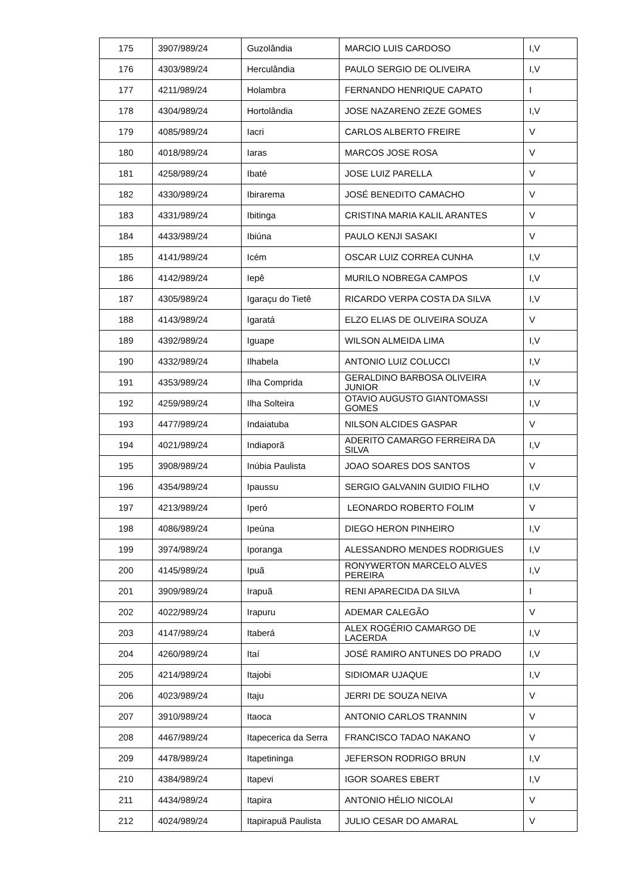| 175 | 3907/989/24 | Guzolândia | MARCIO LUIS CARDOSO | I,V |
| 176 | 4303/989/24 | Herculândia | PAULO SERGIO DE OLIVEIRA | I,V |
| 177 | 4211/989/24 | Holambra | FERNANDO HENRIQUE CAPATO | I |
| 178 | 4304/989/24 | Hortolândia | JOSE NAZARENO ZEZE GOMES | I,V |
| 179 | 4085/989/24 | Iacri | CARLOS ALBERTO FREIRE | V |
| 180 | 4018/989/24 | Iaras | MARCOS JOSE ROSA | V |
| 181 | 4258/989/24 | Ibaté | JOSE LUIZ PARELLA | V |
| 182 | 4330/989/24 | Ibirarema | JOSÉ BENEDITO CAMACHO | V |
| 183 | 4331/989/24 | Ibitinga | CRISTINA MARIA KALIL ARANTES | V |
| 184 | 4433/989/24 | Ibiúna | PAULO KENJI SASAKI | V |
| 185 | 4141/989/24 | Icém | OSCAR LUIZ CORREA CUNHA | I,V |
| 186 | 4142/989/24 | Iepê | MURILO NOBREGA CAMPOS | I,V |
| 187 | 4305/989/24 | Igaraçu do Tietê | RICARDO VERPA COSTA DA SILVA | I,V |
| 188 | 4143/989/24 | Igaratá | ELZO ELIAS DE OLIVEIRA SOUZA | V |
| 189 | 4392/989/24 | Iguape | WILSON ALMEIDA LIMA | I,V |
| 190 | 4332/989/24 | Ilhabela | ANTONIO LUIZ COLUCCI | I,V |
| 191 | 4353/989/24 | Ilha Comprida | GERALDINO BARBOSA OLIVEIRA JUNIOR | I,V |
| 192 | 4259/989/24 | Ilha Solteira | OTAVIO AUGUSTO GIANTOMASSI GOMES | I,V |
| 193 | 4477/989/24 | Indaiatuba | NILSON ALCIDES GASPAR | V |
| 194 | 4021/989/24 | Indiaporã | ADERITO CAMARGO FERREIRA DA SILVA | I,V |
| 195 | 3908/989/24 | Inúbia Paulista | JOAO SOARES DOS SANTOS | V |
| 196 | 4354/989/24 | Ipaussu | SERGIO GALVANIN GUIDIO FILHO | I,V |
| 197 | 4213/989/24 | Iperó | LEONARDO ROBERTO FOLIM | V |
| 198 | 4086/989/24 | Ipeúna | DIEGO HERON PINHEIRO | I,V |
| 199 | 3974/989/24 | Iporanga | ALESSANDRO MENDES RODRIGUES | I,V |
| 200 | 4145/989/24 | Ipuã | RONYWERTON MARCELO ALVES PEREIRA | I,V |
| 201 | 3909/989/24 | Irapuã | RENI APARECIDA DA SILVA | I |
| 202 | 4022/989/24 | Irapuru | ADEMAR CALEGÃO | V |
| 203 | 4147/989/24 | Itaberá | ALEX ROGÉRIO CAMARGO DE LACERDA | I,V |
| 204 | 4260/989/24 | Itaí | JOSÉ RAMIRO ANTUNES DO PRADO | I,V |
| 205 | 4214/989/24 | Itajobi | SIDIOMAR UJAQUE | I,V |
| 206 | 4023/989/24 | Itaju | JERRI DE SOUZA NEIVA | V |
| 207 | 3910/989/24 | Itaoca | ANTONIO CARLOS TRANNIN | V |
| 208 | 4467/989/24 | Itapecerica da Serra | FRANCISCO TADAO NAKANO | V |
| 209 | 4478/989/24 | Itapetininga | JEFERSON RODRIGO BRUN | I,V |
| 210 | 4384/989/24 | Itapevi | IGOR SOARES EBERT | I,V |
| 211 | 4434/989/24 | Itapira | ANTONIO HÉLIO NICOLAI | V |
| 212 | 4024/989/24 | Itapirapuã Paulista | JULIO CESAR DO AMARAL | V |